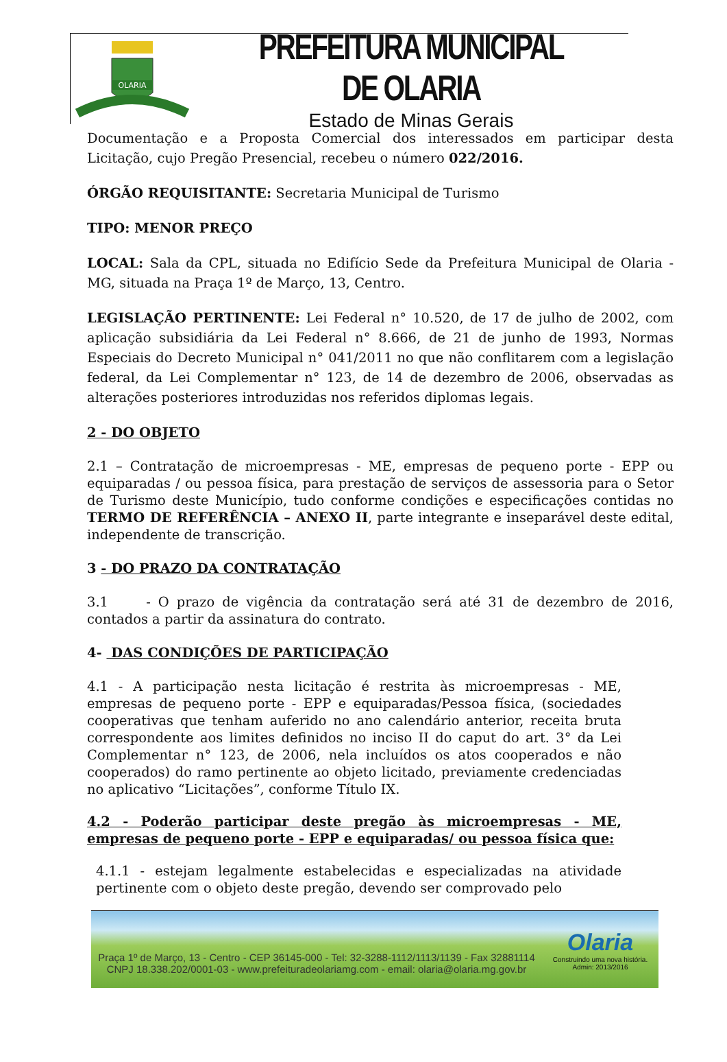OLARIA
PREFEITURA MUNICIPAL DE OLARIA
Estado de Minas Gerais
Documentação e a Proposta Comercial dos interessados em participar desta Licitação, cujo Pregão Presencial, recebeu o número 022/2016.
ÓRGÃO REQUISITANTE: Secretaria Municipal de Turismo
TIPO: MENOR PREÇO
LOCAL: Sala da CPL, situada no Edifício Sede da Prefeitura Municipal de Olaria - MG, situada na Praça 1º de Março, 13, Centro.
LEGISLAÇÃO PERTINENTE: Lei Federal n° 10.520, de 17 de julho de 2002, com aplicação subsidiária da Lei Federal n° 8.666, de 21 de junho de 1993, Normas Especiais do Decreto Municipal n° 041/2011 no que não conflitarem com a legislação federal, da Lei Complementar n° 123, de 14 de dezembro de 2006, observadas as alterações posteriores introduzidas nos referidos diplomas legais.
2 - DO OBJETO
2.1 – Contratação de microempresas - ME, empresas de pequeno porte - EPP ou equiparadas / ou pessoa física, para prestação de serviços de assessoria para o Setor de Turismo deste Município, tudo conforme condições e especificações contidas no TERMO DE REFERÊNCIA – ANEXO II, parte integrante e inseparável deste edital, independente de transcrição.
3 - DO PRAZO DA CONTRATAÇÃO
3.1 - O prazo de vigência da contratação será até 31 de dezembro de 2016, contados a partir da assinatura do contrato.
4- DAS CONDIÇÕES DE PARTICIPAÇÃO
4.1 - A participação nesta licitação é restrita às microempresas - ME, empresas de pequeno porte - EPP e equiparadas/Pessoa física, (sociedades cooperativas que tenham auferido no ano calendário anterior, receita bruta correspondente aos limites definidos no inciso II do caput do art. 3° da Lei Complementar n° 123, de 2006, nela incluídos os atos cooperados e não cooperados) do ramo pertinente ao objeto licitado, previamente credenciadas no aplicativo “Licitações”, conforme Título IX.
4.2 - Poderão participar deste pregão às microempresas - ME, empresas de pequeno porte - EPP e equiparadas/ ou pessoa física que:
4.1.1 - estejam legalmente estabelecidas e especializadas na atividade pertinente com o objeto deste pregão, devendo ser comprovado pelo
Praça 1º de Março, 13 - Centro - CEP 36145-000 - Tel: 32-3288-1112/1113/1139 - Fax 32881114
CNPJ 18.338.202/0001-03 - www.prefeituradeolariamg.com - email: olaria@olaria.mg.gov.br
Olaria
Construindo uma nova história.
Admin: 2013/2016